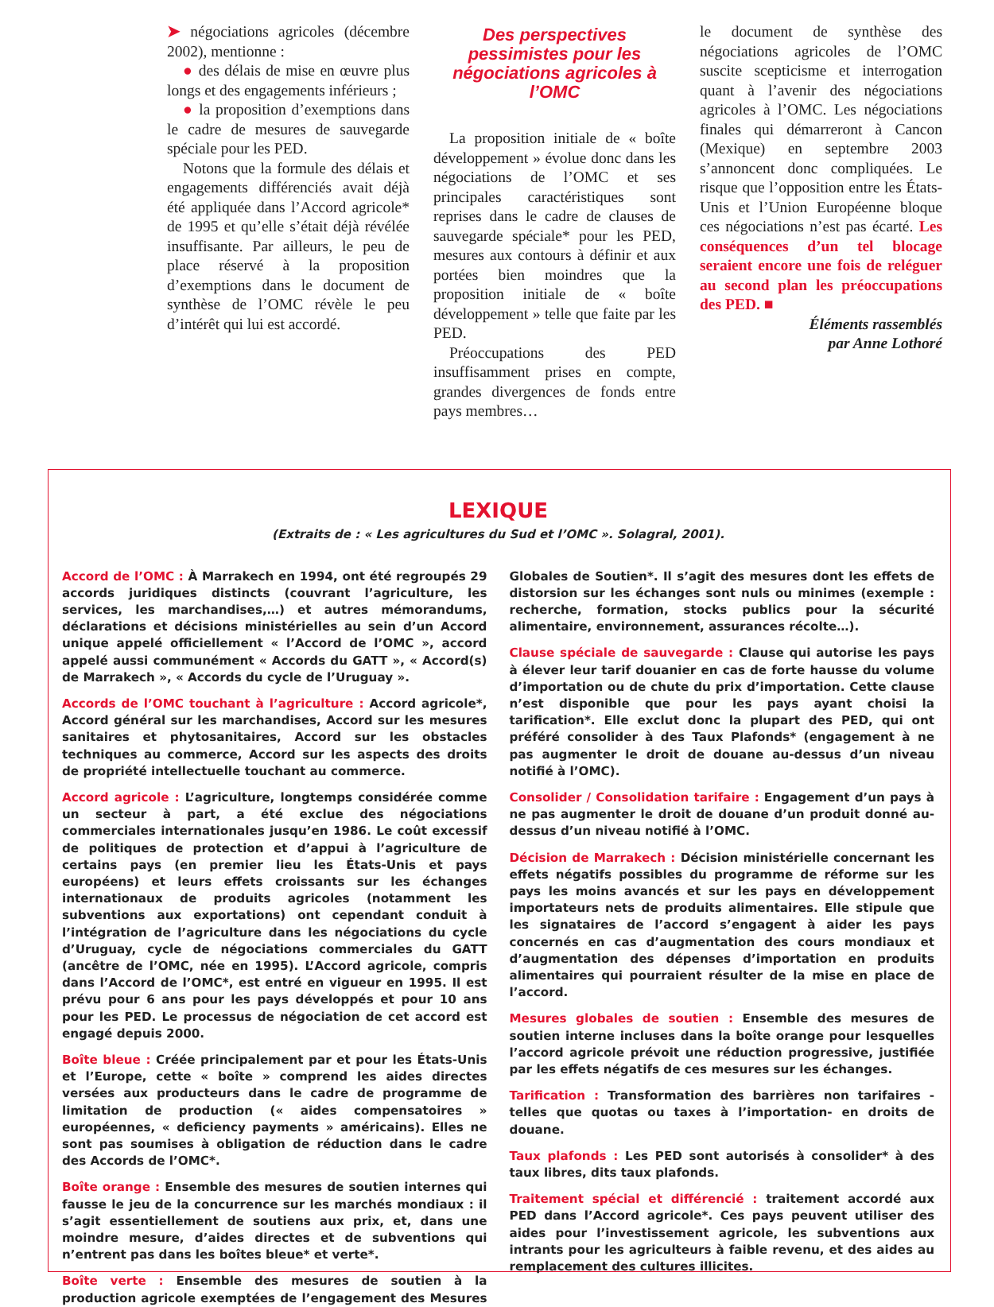➤ négociations agricoles (décembre 2002), mentionne :
● des délais de mise en œuvre plus longs et des engagements inférieurs ;
● la proposition d’exemptions dans le cadre de mesures de sauvegarde spéciale pour les PED.
Notons que la formule des délais et engagements différenciés avait déjà été appliquée dans l’Accord agricole* de 1995 et qu’elle s’était déjà révélée insuffisante. Par ailleurs, le peu de place réservé à la proposition d’exemptions dans le document de synthèse de l’OMC révèle le peu d’intérêt qui lui est accordé.
Des perspectives pessimistes pour les négociations agricoles à l’OMC
La proposition initiale de « boîte développement » évolue donc dans les négociations de l’OMC et ses principales caractéristiques sont reprises dans le cadre de clauses de sauvegarde spéciale* pour les PED, mesures aux contours à définir et aux portées bien moindres que la proposition initiale de « boîte développement » telle que faite par les PED.
Préoccupations des PED insuffisamment prises en compte, grandes divergences de fonds entre pays membres…
le document de synthèse des négociations agricoles de l’OMC suscite scepticisme et interrogation quant à l’avenir des négociations agricoles à l’OMC. Les négociations finales qui démarreront à Cancon (Mexique) en septembre 2003 s’annoncent donc compliquées. Le risque que l’opposition entre les États-Unis et l’Union Européenne bloque ces négociations n’est pas écarté. Les conséquences d’un tel blocage seraient encore une fois de reléguer au second plan les préoccupations des PED. ■
Éléments rassemblés
par Anne Lothoré
LEXIQUE
(Extraits de : « Les agricultures du Sud et l’OMC ». Solagral, 2001).
Accord de l’OMC : À Marrakech en 1994, ont été regroupés 29 accords juridiques distincts (couvrant l’agriculture, les services, les marchandises,…) et autres mémorandums, déclarations et décisions ministérielles au sein d’un Accord unique appelé officiellement « l’Accord de l’OMC », accord appelé aussi communément « Accords du GATT », « Accord(s) de Marrakech », « Accords du cycle de l’Uruguay ».
Accords de l’OMC touchant à l’agriculture : Accord agricole*, Accord général sur les marchandises, Accord sur les mesures sanitaires et phytosanitaires, Accord sur les obstacles techniques au commerce, Accord sur les aspects des droits de propriété intellectuelle touchant au commerce.
Accord agricole : L’agriculture, longtemps considérée comme un secteur à part, a été exclue des négociations commerciales internationales jusqu’en 1986. Le coût excessif de politiques de protection et d’appui à l’agriculture de certains pays (en premier lieu les États-Unis et pays européens) et leurs effets croissants sur les échanges internationaux de produits agricoles (notamment les subventions aux exportations) ont cependant conduit à l’intégration de l’agriculture dans les négociations du cycle d’Uruguay, cycle de négociations commerciales du GATT (ancêtre de l’OMC, née en 1995). L’Accord agricole, compris dans l’Accord de l’OMC*, est entré en vigueur en 1995. Il est prévu pour 6 ans pour les pays développés et pour 10 ans pour les PED. Le processus de négociation de cet accord est engagé depuis 2000.
Boîte bleue : Créée principalement par et pour les États-Unis et l’Europe, cette « boîte » comprend les aides directes versées aux producteurs dans le cadre de programme de limitation de production (« aides compensatoires » européennes, « deficiency payments » américains). Elles ne sont pas soumises à obligation de réduction dans le cadre des Accords de l’OMC*.
Boîte orange : Ensemble des mesures de soutien internes qui fausse le jeu de la concurrence sur les marchés mondiaux : il s’agit essentiellement de soutiens aux prix, et, dans une moindre mesure, d’aides directes et de subventions qui n’entrent pas dans les boîtes bleue* et verte*.
Boîte verte : Ensemble des mesures de soutien à la production agricole exemptées de l’engagement des Mesures Globales de Soutien*. Il s’agit des mesures dont les effets de distorsion sur les échanges sont nuls ou minimes (exemple : recherche, formation, stocks publics pour la sécurité alimentaire, environnement, assurances récolte…).
Clause spéciale de sauvegarde : Clause qui autorise les pays à élever leur tarif douanier en cas de forte hausse du volume d’importation ou de chute du prix d’importation. Cette clause n’est disponible que pour les pays ayant choisi la tarification*. Elle exclut donc la plupart des PED, qui ont préféré consolider à des Taux Plafonds* (engagement à ne pas augmenter le droit de douane au-dessus d’un niveau notifié à l’OMC).
Consolider / Consolidation tarifaire : Engagement d’un pays à ne pas augmenter le droit de douane d’un produit donné au-dessus d’un niveau notifié à l’OMC.
Décision de Marrakech : Décision ministérielle concernant les effets négatifs possibles du programme de réforme sur les pays les moins avancés et sur les pays en développement importateurs nets de produits alimentaires. Elle stipule que les signataires de l’accord s’engagent à aider les pays concernés en cas d’augmentation des cours mondiaux et d’augmentation des dépenses d’importation en produits alimentaires qui pourraient résulter de la mise en place de l’accord.
Mesures globales de soutien : Ensemble des mesures de soutien interne incluses dans la boîte orange pour lesquelles l’accord agricole prévoit une réduction progressive, justifiée par les effets négatifs de ces mesures sur les échanges.
Tarification : Transformation des barrières non tarifaires - telles que quotas ou taxes à l’importation- en droits de douane.
Taux plafonds : Les PED sont autorisés à consolider* à des taux libres, dits taux plafonds.
Traitement spécial et différencié : traitement accordé aux PED dans l’Accord agricole*. Ces pays peuvent utiliser des aides pour l’investissement agricole, les subventions aux intrants pour les agriculteurs à faible revenu, et des aides au remplacement des cultures illicites.